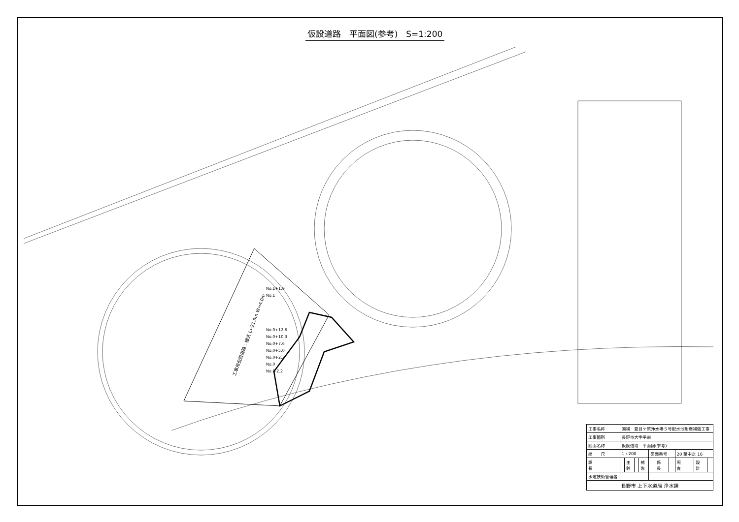仮設道路　平面図(参考)　S=1:200
工事用仮設道路：撤去 L=21.9m W=4.0m
No.1+1.9
No.1
No.0+12.6
No.0+10.3
No.0+7.6
No.0+5.0
No.0+2.2
No.0
No.0-2.2
| 工事名称 | 国補 夏目ケ原浄水場５号配水池耐震補強工事 | | | | | | | | | | |
| 工事箇所 | 長野市大字平柴 | | | | | | | | | | |
| 図面名称 | 仮設道路 平面図(参考) | | | | | | | | | | |
| 縮 尺 | 1 : 200 | | | | 図面番号 | | | 20 葉中之 16 | | | |
| 課 長 | | 主 幹 | | 補 佐 | | 係 長 | | 照 査 | | 設 計 | |
| 水道技術管理者 | | | | | | | | | | | |
| 長野市 上下水道局 浄水課 | | | | | | | | | | | |